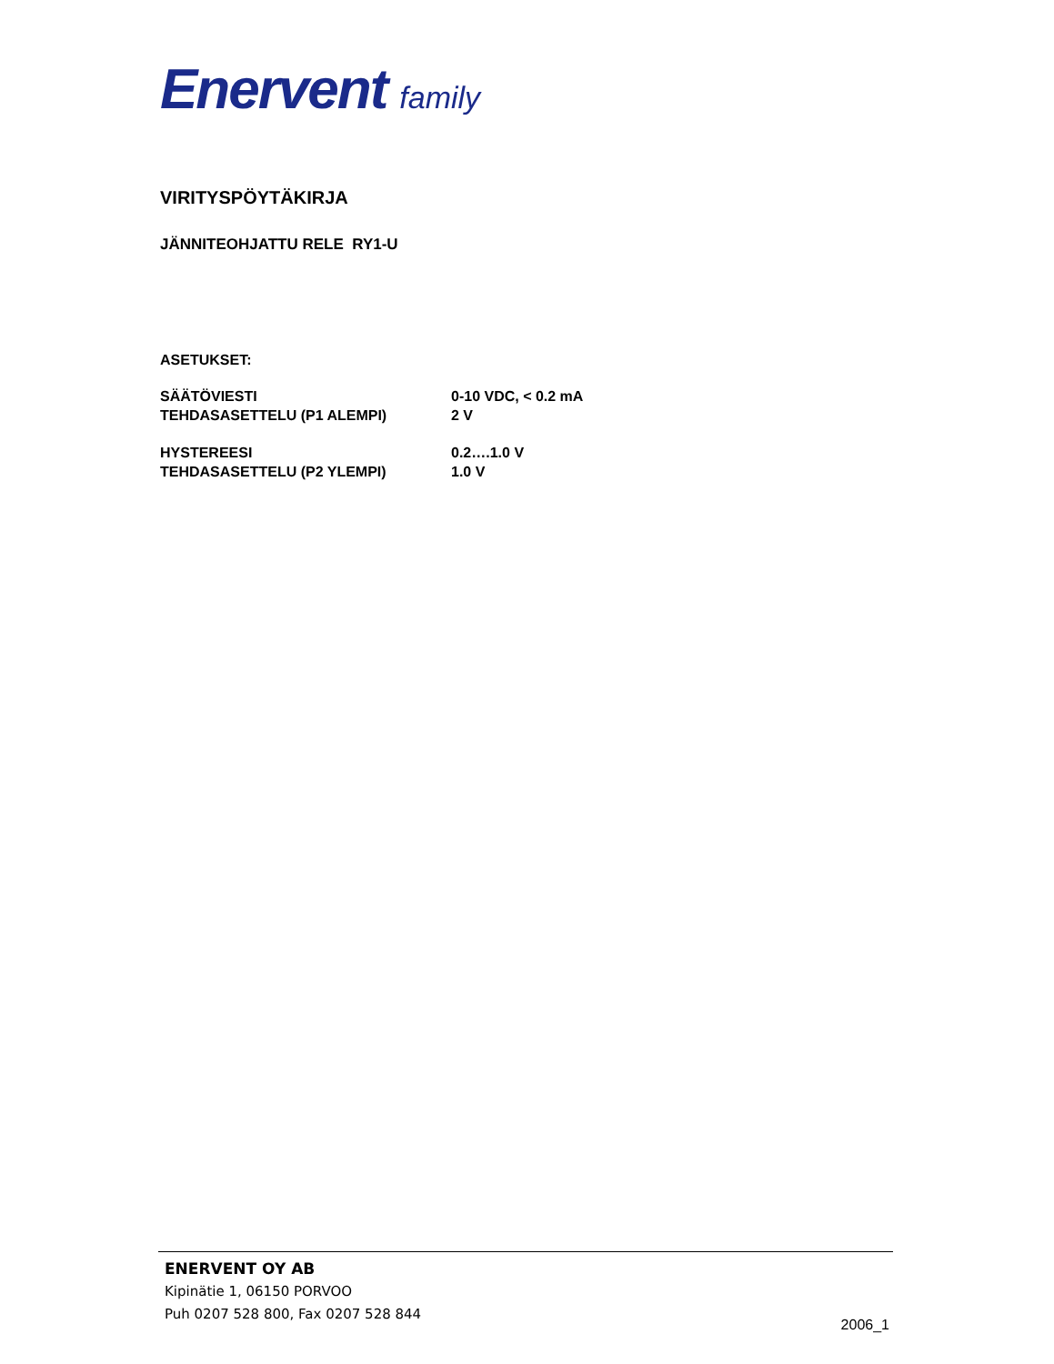Enervent family
VIRITYSPÖYTÄKIRJA
JÄNNITEOHJATTU RELE RY1-U
ASETUKSET:
SÄÄTÖVIESTI 0-10 VDC, < 0.2 mA
TEHDASASETTELU (P1 ALEMPI) 2 V
HYSTEREESI 0.2….1.0 V
TEHDASASETTELU (P2 YLEMPI) 1.0 V
ENERVENT OY AB
Kipinätie 1, 06150 PORVOO
Puh 0207 528 800, Fax 0207 528 844
2006_1